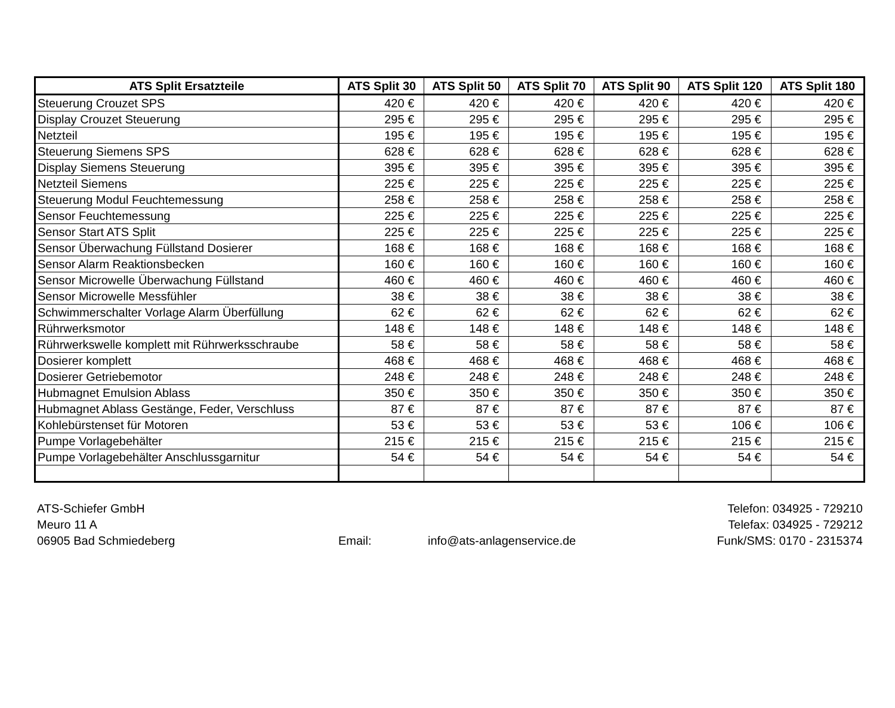| ATS Split Ersatzteile | ATS Split 30 | ATS Split 50 | ATS Split 70 | ATS Split 90 | ATS Split 120 | ATS Split 180 |
| --- | --- | --- | --- | --- | --- | --- |
| Steuerung Crouzet SPS | 420 € | 420 € | 420 € | 420 € | 420 € | 420 € |
| Display Crouzet Steuerung | 295 € | 295 € | 295 € | 295 € | 295 € | 295 € |
| Netzteil | 195 € | 195 € | 195 € | 195 € | 195 € | 195 € |
| Steuerung Siemens SPS | 628 € | 628 € | 628 € | 628 € | 628 € | 628 € |
| Display Siemens Steuerung | 395 € | 395 € | 395 € | 395 € | 395 € | 395 € |
| Netzteil Siemens | 225 € | 225 € | 225 € | 225 € | 225 € | 225 € |
| Steuerung Modul Feuchtemessung | 258 € | 258 € | 258 € | 258 € | 258 € | 258 € |
| Sensor Feuchtemessung | 225 € | 225 € | 225 € | 225 € | 225 € | 225 € |
| Sensor Start ATS Split | 225 € | 225 € | 225 € | 225 € | 225 € | 225 € |
| Sensor Überwachung Füllstand Dosierer | 168 € | 168 € | 168 € | 168 € | 168 € | 168 € |
| Sensor Alarm Reaktionsbecken | 160 € | 160 € | 160 € | 160 € | 160 € | 160 € |
| Sensor Microwelle Überwachung Füllstand | 460 € | 460 € | 460 € | 460 € | 460 € | 460 € |
| Sensor Microwelle Messfühler | 38 € | 38 € | 38 € | 38 € | 38 € | 38 € |
| Schwimmerschalter Vorlage Alarm Überfüllung | 62 € | 62 € | 62 € | 62 € | 62 € | 62 € |
| Rührwerksmotor | 148 € | 148 € | 148 € | 148 € | 148 € | 148 € |
| Rührwerkswelle komplett mit Rührwerksschraube | 58 € | 58 € | 58 € | 58 € | 58 € | 58 € |
| Dosierer komplett | 468 € | 468 € | 468 € | 468 € | 468 € | 468 € |
| Dosierer Getriebemotor | 248 € | 248 € | 248 € | 248 € | 248 € | 248 € |
| Hubmagnet Emulsion Ablass | 350 € | 350 € | 350 € | 350 € | 350 € | 350 € |
| Hubmagnet Ablass Gestänge, Feder, Verschluss | 87 € | 87 € | 87 € | 87 € | 87 € | 87 € |
| Kohlebürstenset für Motoren | 53 € | 53 € | 53 € | 53 € | 106 € | 106 € |
| Pumpe Vorlagebehälter | 215 € | 215 € | 215 € | 215 € | 215 € | 215 € |
| Pumpe Vorlagebehälter Anschlussgarnitur | 54 € | 54 € | 54 € | 54 € | 54 € | 54 € |
ATS-Schiefer GmbH
Meuro 11 A
06905 Bad Schmiedeberg
Email: info@ats-anlagenservice.de Telefon: 034925 - 729210
Telefax: 034925 - 729212
Funk/SMS: 0170 - 2315374